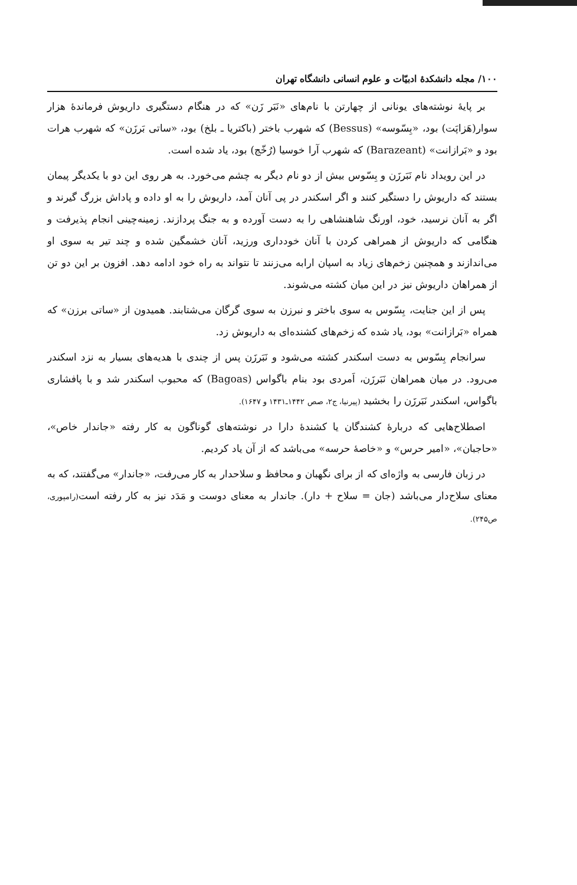۱۰۰/ مجله دانشکدهٔ ادبیّات و علوم انسانی دانشگاه تهران
بر پایهٔ نوشته‌های یونانی از چهارتن با نام‌های «نَبَر زَن» که در هنگام دستگیری داریوش فرماندهٔ هزار سوار(هَزاپَت) بود، «بِسّوسه» (Bessus) که شهرب باختر (باکتریا ـ بلخ) بود، «ساتی بَرزَن» که شهرب هرات بود و «بَرازانت» (Barazeant) که شهرب آرا خوسیا (رُخّج) بود، یاد شده است.
در این رویداد نام نَبَرزَن و بِسّوس بیش از دو نام دیگر به چشم می‌خورد. به هر روی این دو با یکدیگر پیمان بستند که داریوش را دستگیر کنند و اگر اسکندر در پی آنان آمد، داریوش را به او داده و پاداش بزرگ گیرند و اگر به آنان نرسید، خود، اورنگ شاهنشاهی را به دست آورده و به جنگ پردازند. زمینه‌چینی انجام پذیرفت و هنگامی که داریوش از همراهی کردن با آنان خودداری ورزید، آنان خشمگین شده و چند تیر به سوی او می‌اندازند و همچنین زخم‌های زیاد به اسپان ارابه می‌زنند تا نتواند به راه خود ادامه دهد. افزون بر این دو تن از همراهان داریوش نیز در این میان کشته می‌شوند.
پس از این جنایت، بِسّوس به سوی باختر و نبرزن به سوی گرگان می‌شتابند. همیدون از «ساتی برزن» که همراه «بَرازانت» بود، یاد شده که زخم‌های کشنده‌ای به داریوش زد.
سرانجام بِسّوس به دست اسکندر کشته می‌شود و نَبَرزَن پس از چندی با هدیه‌های بسیار به نزد اسکندر می‌رود. در میان همراهان نَبَرزَن، اَمردی بود بنام باگواس (Bagoas) که محبوب اسکندر شد و با پافشاری باگواس، اسکندر نَبَرزَن را بخشید (پیرنیا، ج۲، صص ۱۴۴۲ـ۱۴۳۱ و ۱۶۴۷).
اصطلاح‌هایی که دربارهٔ کشندگان یا کشندهٔ دارا در نوشته‌های گوناگون به کار رفته «جاندار خاص»، «حاجبان»، «امیر حرس» و «خاصهٔ حرسه» می‌باشد که از آن یاد کردیم.
در زبان فارسی به واژه‌ای که از برای نگهبان و محافظ و سلاحدار به کار می‌رفت، «جاندار» می‌گفتند، که به معنای سلاح‌دار می‌باشد (جان = سلاح + دار). جاندار به معنای دوست و مَدَد نیز به کار رفته است(رامپوری، ص۲۴۵).